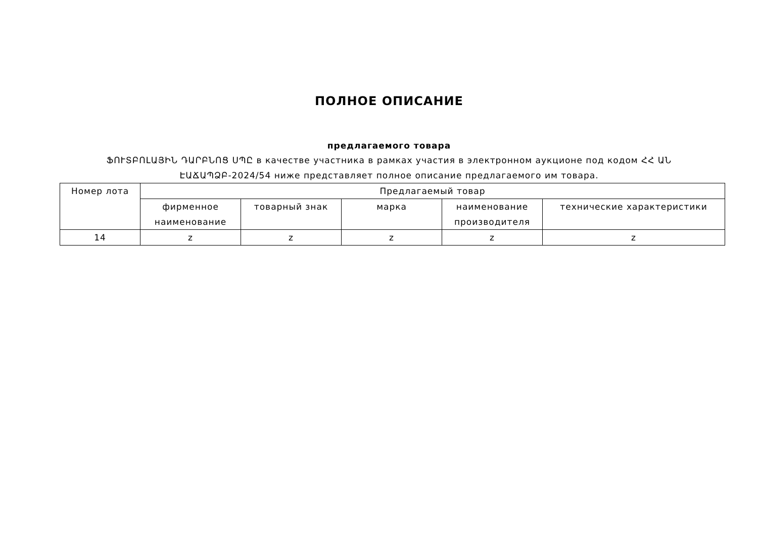ПОЛНОЕ ОПИСАНИЕ
предлагаемого товара
ՖՈՒՏԲՈԼԱՅԻՆ ԴԱՐԲՆՈՑ ՍՊԸ в качестве участника в рамках участия в электронном аукционе под кодом ՀՀ ԱՆ ԷԱՃԱՊՁԲ-2024/54 ниже представляет полное описание предлагаемого им товара.
| Номер лота | Предлагаемый товар | | | | |
| --- | --- | --- | --- | --- | --- |
| | фирменное наименование | товарный знак | марка | наименование производителя | технические характеристики |
| 14 | z | z | z | z | z |